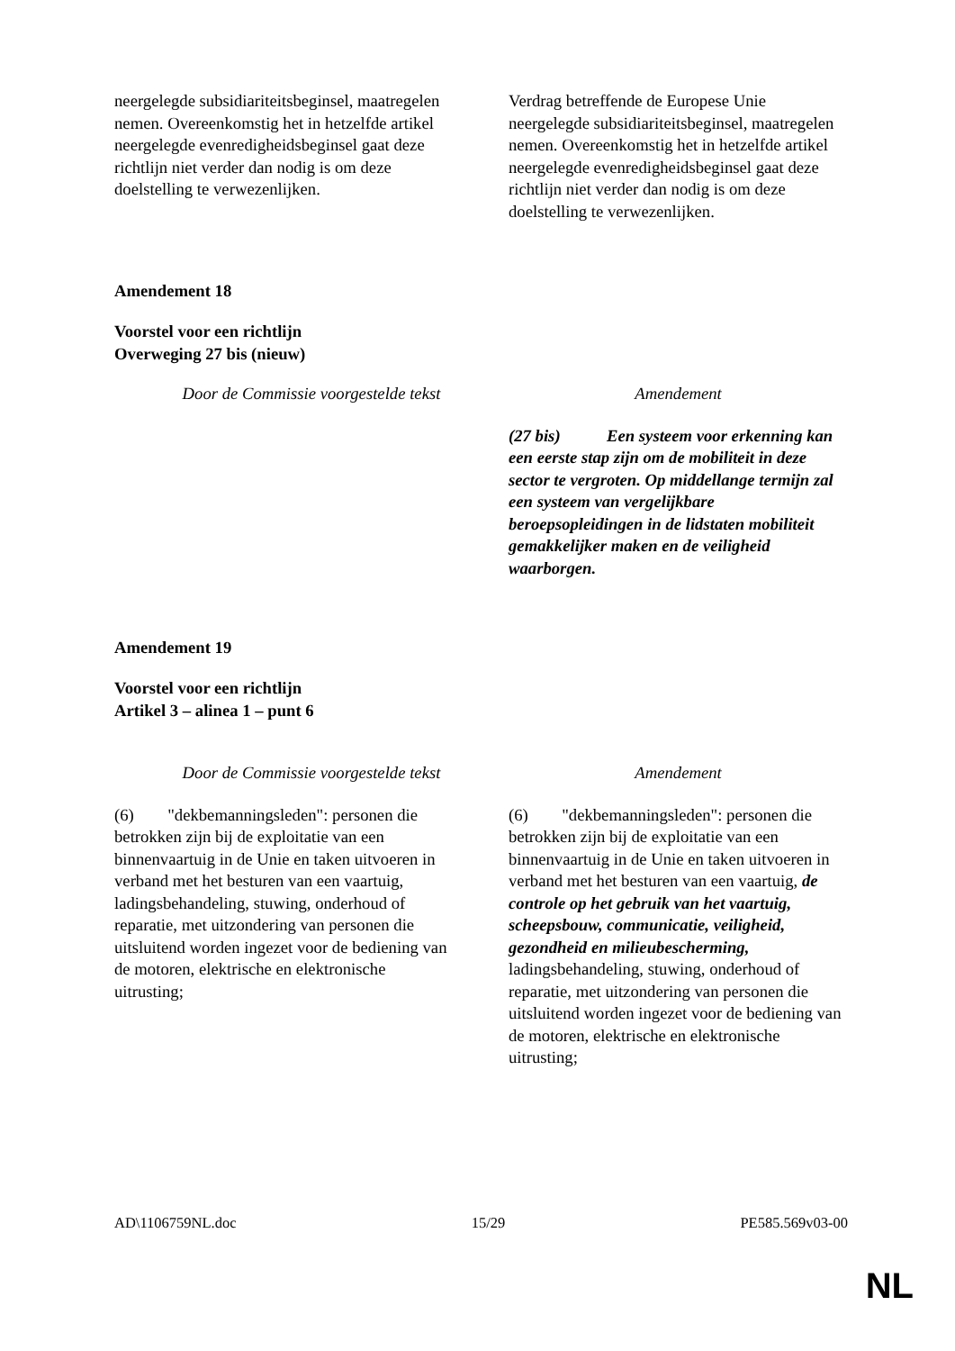| neergelegde subsidiariteitsbeginsel, maatregelen nemen. Overeenkomstig het in hetzelfde artikel neergelegde evenredigheidsbeginsel gaat deze richtlijn niet verder dan nodig is om deze doelstelling te verwezenlijken. | Verdrag betreffende de Europese Unie neergelegde subsidiariteitsbeginsel, maatregelen nemen. Overeenkomstig het in hetzelfde artikel neergelegde evenredigheidsbeginsel gaat deze richtlijn niet verder dan nodig is om deze doelstelling te verwezenlijken. |
Amendement 18
Voorstel voor een richtlijn
Overweging 27 bis (nieuw)
| Door de Commissie voorgestelde tekst | Amendement |
| --- | --- |
| | (27 bis) Een systeem voor erkenning kan een eerste stap zijn om de mobiliteit in deze sector te vergroten. Op middellange termijn zal een systeem van vergelijkbare beroepsopleidingen in de lidstaten mobiliteit gemakkelijker maken en de veiligheid waarborgen. |
Amendement 19
Voorstel voor een richtlijn
Artikel 3 – alinea 1 – punt 6
| Door de Commissie voorgestelde tekst | Amendement |
| --- | --- |
| (6) "dekbemanningsleden": personen die betrokken zijn bij de exploitatie van een binnenvaartuig in de Unie en taken uitvoeren in verband met het besturen van een vaartuig, ladingsbehandeling, stuwing, onderhoud of reparatie, met uitzondering van personen die uitsluitend worden ingezet voor de bediening van de motoren, elektrische en elektronische uitrusting; | (6) "dekbemanningsleden": personen die betrokken zijn bij de exploitatie van een binnenvaartuig in de Unie en taken uitvoeren in verband met het besturen van een vaartuig, de controle op het gebruik van het vaartuig, scheepsbouw, communicatie, veiligheid, gezondheid en milieubescherming, ladingsbehandeling, stuwing, onderhoud of reparatie, met uitzondering van personen die uitsluitend worden ingezet voor de bediening van de motoren, elektrische en elektronische uitrusting; |
AD\1106759NL.doc 15/29 PE585.569v03-00
NL